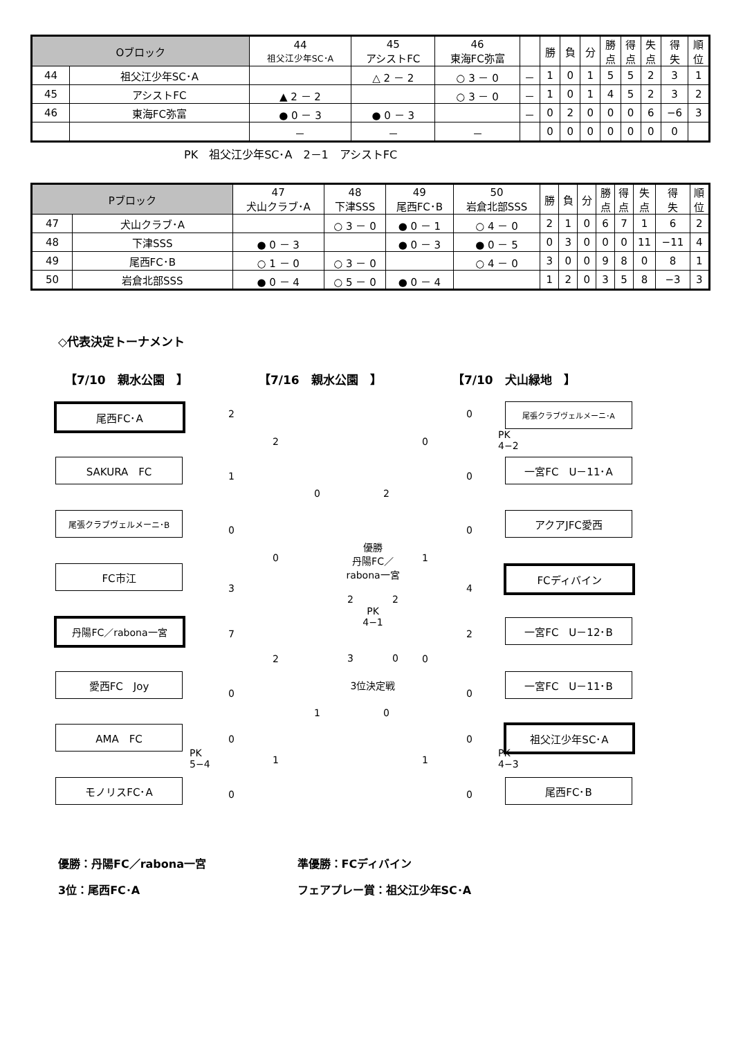| Oブロック | | 44 祖父江少年SC･A | 45 アシストFC | 46 東海FC弥富 | | 勝 | 負 | 分 | 勝 点 | 得 点 | 失 点 | 得 失 | 順 位 |
| --- | --- | --- | --- | --- | --- | --- | --- | --- | --- | --- | --- | --- | --- |
| 44 | 祖父江少年SC･A | | △ 2 － 2 | ○ 3 － 0 | － | 1 | 0 | 1 | 5 | 5 | 2 | 3 | 1 |
| 45 | アシストFC | ▲ 2 － 2 | | ○ 3 － 0 | － | 1 | 0 | 1 | 4 | 5 | 2 | 3 | 2 |
| 46 | 東海FC弥富 | ● 0 － 3 | ● 0 － 3 | | － | 0 | 2 | 0 | 0 | 0 | 6 | −6 | 3 |
| | | － | － | － | | 0 | 0 | 0 | 0 | 0 | 0 | 0 | |
PK　祖父江少年SC･A　2－1　アシストFC
| Pブロック | | 47 犬山クラブ･A | 48 下津SSS | 49 尾西FC･B | 50 岩倉北部SSS | 勝 | 負 | 分 | 勝 点 | 得 点 | 失 点 | 得 失 | 順 位 |
| --- | --- | --- | --- | --- | --- | --- | --- | --- | --- | --- | --- | --- | --- |
| 47 | 犬山クラブ･A | | ○ 3 － 0 | ● 0 － 1 | ○ 4 － 0 | 2 | 1 | 0 | 6 | 7 | 1 | 6 | 2 |
| 48 | 下津SSS | ● 0 － 3 | | ● 0 － 3 | ● 0 － 5 | 0 | 3 | 0 | 0 | 0 | 11 | −11 | 4 |
| 49 | 尾西FC･B | ○ 1 － 0 | ○ 3 － 0 | | ○ 4 － 0 | 3 | 0 | 0 | 9 | 8 | 0 | 8 | 1 |
| 50 | 岩倉北部SSS | ● 0 － 4 | ○ 5 － 0 | ● 0 － 4 | | 1 | 2 | 0 | 3 | 5 | 8 | −3 | 3 |
◇代表決定トーナメント
【7/10　親水公園　】 【7/16　親水公園　】 【7/10　犬山緑地　】
尾西FC･A
SAKURA　FC
尾張クラブヴェルメーニ･B
FC市江
丹陽FC／rabona一宮
愛西FC　Joy
AMA　FC
モノリスFC･A
尾張クラブヴェルメーニ･A
一宮FC　U－11･A
アクアJFC愛西
FCディバイン
一宮FC　U－12･B
一宮FC　U－11･B
祖父江少年SC･A
尾西FC･B
2
1
0
3
7
0
0
PK
5−4
0
2
0
2
1
0
1
0
PK
4−2
0
0
4
2
0
0
PK
4−3
0
0
1
0
1
2
0
優勝
丹陽FC／
rabona一宮
2　　　　2
PK
4−1
3　　　　0
3位決定戦
優勝：丹陽FC／rabona一宮 準優勝：FCディバイン
3位：尾西FC･A フェアプレー賞：祖父江少年SC･A